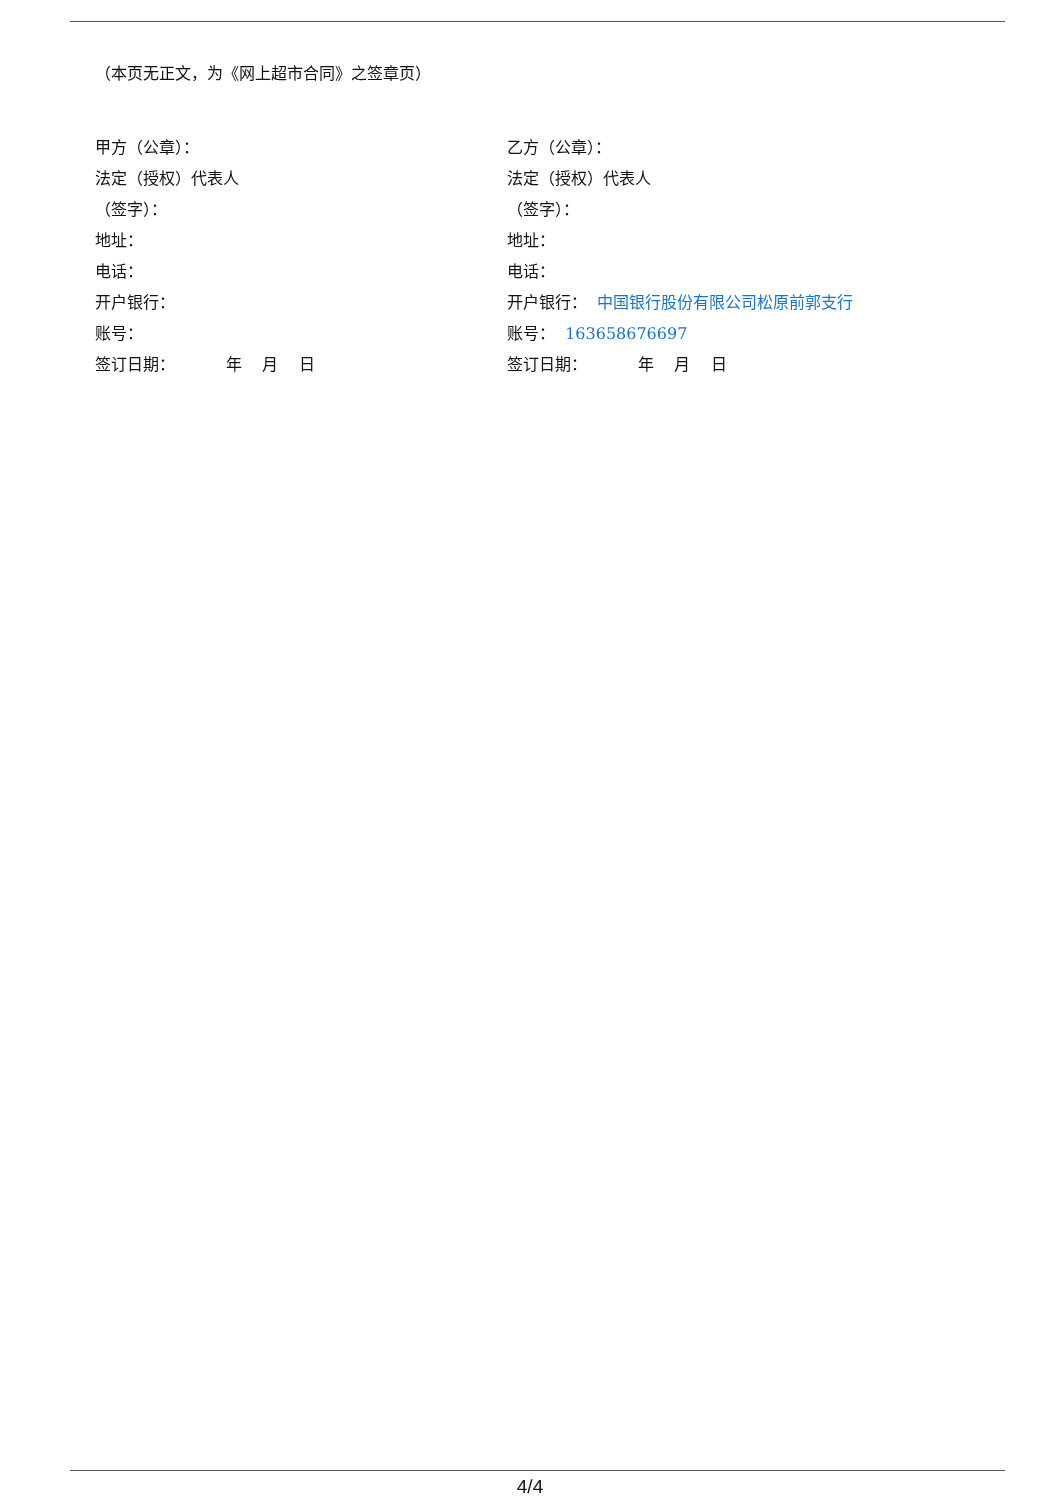（本页无正文，为《网上超市合同》之签章页）
甲方（公章）：
法定（授权）代表人
（签字）：
地址：
电话：
开户银行：
账号：
签订日期： 年 月 日
乙方（公章）：
法定（授权）代表人
（签字）：
地址：
电话：
开户银行： 中国银行股份有限公司松原前郭支行
账号： 163658676697
签订日期： 年 月 日
4/4